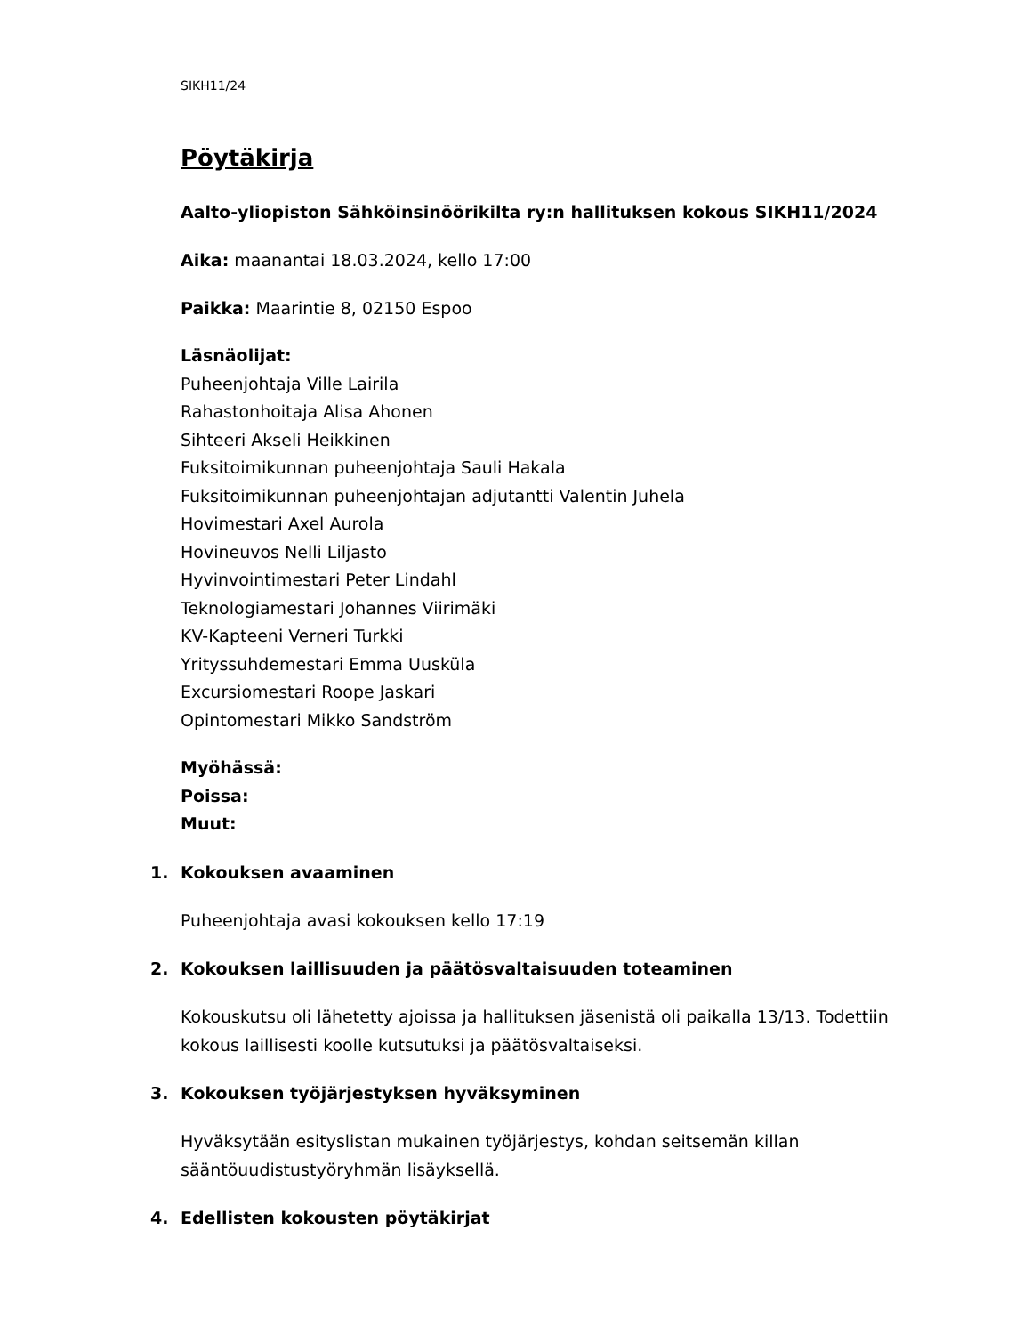SIKH11/24
Pöytäkirja
Aalto-yliopiston Sähköinsinöörikilta ry:n hallituksen kokous SIKH11/2024
Aika: maanantai 18.03.2024, kello 17:00
Paikka: Maarintie 8, 02150 Espoo
Läsnäolijat:
Puheenjohtaja Ville Lairila
Rahastonhoitaja Alisa Ahonen
Sihteeri Akseli Heikkinen
Fuksitoimikunnan puheenjohtaja Sauli Hakala
Fuksitoimikunnan puheenjohtajan adjutantti Valentin Juhela
Hovimestari Axel Aurola
Hovineuvos Nelli Liljasto
Hyvinvointimestari Peter Lindahl
Teknologiamestari Johannes Viirimäki
KV-Kapteeni Verneri Turkki
Yrityssuhdemestari Emma Uusküla
Excursiomestari Roope Jaskari
Opintomestari Mikko Sandström
Myöhässä:
Poissa:
Muut:
1. Kokouksen avaaminen
Puheenjohtaja avasi kokouksen kello 17:19
2. Kokouksen laillisuuden ja päätösvaltaisuuden toteaminen
Kokouskutsu oli lähetetty ajoissa ja hallituksen jäsenistä oli paikalla 13/13. Todettiin kokous laillisesti koolle kutsutuksi ja päätösvaltaiseksi.
3. Kokouksen työjärjestyksen hyväksyminen
Hyväksytään esityslistan mukainen työjärjestys, kohdan seitsemän killan sääntöuudistustyöryhmän lisäyksellä.
4. Edellisten kokousten pöytäkirjat